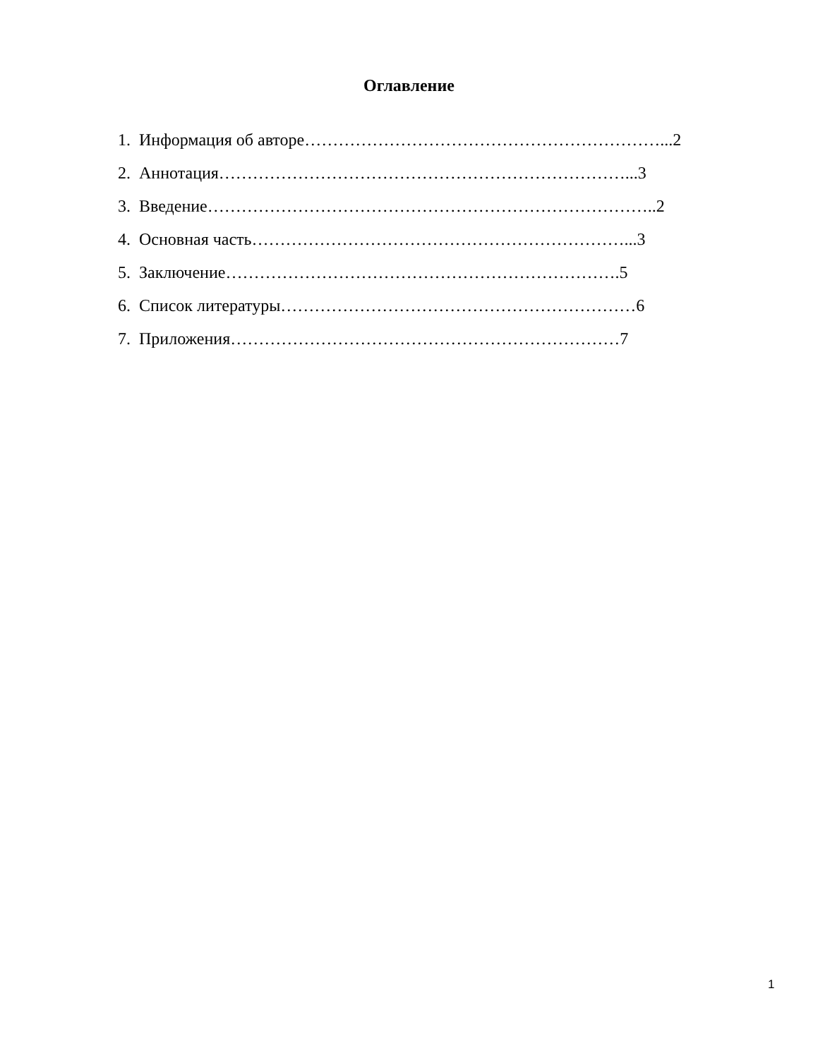Оглавление
1. Информация об авторе………………………………………………………...2
2. Аннотация………………………………………………………………...3
3. Введение……………………………………………………………………..2
4. Основная часть…………………………………………………………...3
5. Заключение…………………………………………………………….5
6. Список литературы………………………………………………………6
7. Приложения……………………………………………………………7
1